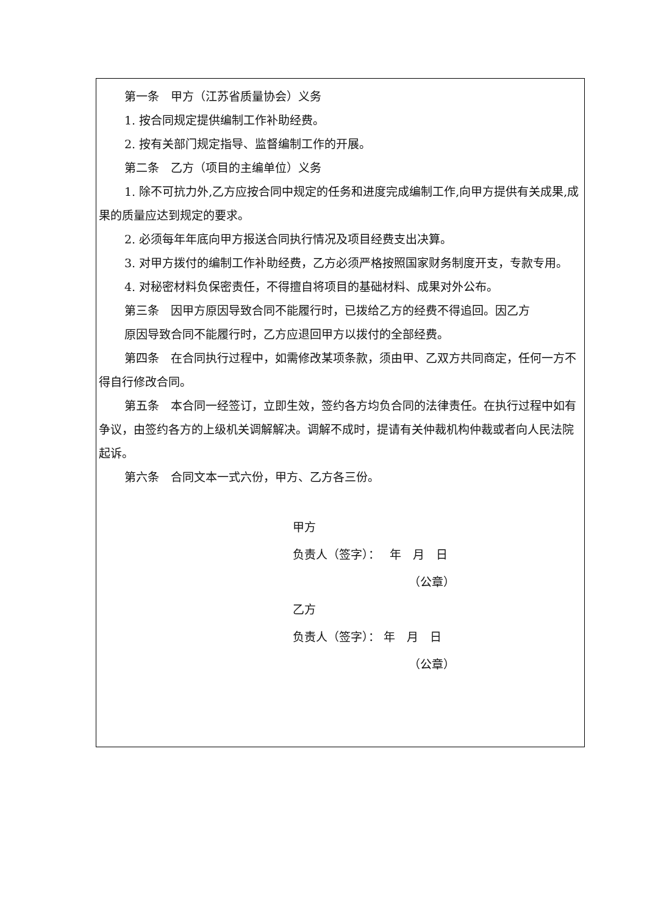第一条　甲方（江苏省质量协会）义务
1. 按合同规定提供编制工作补助经费。
2. 按有关部门规定指导、监督编制工作的开展。
第二条　乙方（项目的主编单位）义务
1. 除不可抗力外,乙方应按合同中规定的任务和进度完成编制工作,向甲方提供有关成果,成果的质量应达到规定的要求。
2. 必须每年年底向甲方报送合同执行情况及项目经费支出决算。
3. 对甲方拨付的编制工作补助经费，乙方必须严格按照国家财务制度开支，专款专用。
4. 对秘密材料负保密责任，不得擅自将项目的基础材料、成果对外公布。
第三条　因甲方原因导致合同不能履行时，已拨给乙方的经费不得追回。因乙方
原因导致合同不能履行时，乙方应退回甲方以拨付的全部经费。
第四条　在合同执行过程中，如需修改某项条款，须由甲、乙双方共同商定，任何一方不得自行修改合同。
第五条　本合同一经签订，立即生效，签约各方均负合同的法律责任。在执行过程中如有争议，由签约各方的上级机关调解解决。调解不成时，提请有关仲裁机构仲裁或者向人民法院起诉。
第六条　合同文本一式六份，甲方、乙方各三份。
甲方
负责人（签字）：　 年　月　日
（公章）
乙方
负责人（签字）： 年　月　日
（公章）